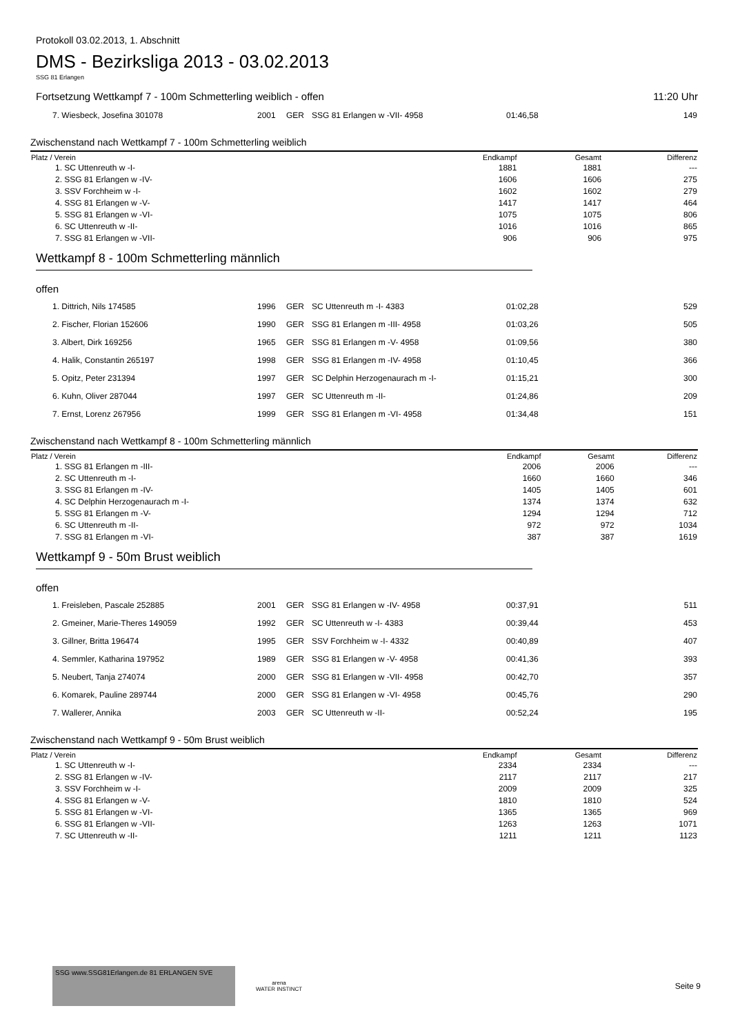Protokoll 03.02.2013, 1. Abschnitt
DMS - Bezirksliga 2013 - 03.02.2013
SSG 81 Erlangen
Fortsetzung Wettkampf 7 - 100m Schmetterling weiblich - offen 11:20 Uhr
| 7. Wiesbeck, Josefina 301078 | 2001 | GER | SSG 81 Erlangen w -VII- 4958 | 01:46,58 | 149 |
Zwischenstand nach Wettkampf 7 - 100m Schmetterling weiblich
| Platz / Verein | Endkampf | Gesamt | Differenz |
| --- | --- | --- | --- |
| 1. SC Uttenreuth w -I- | 1881 | 1881 | --- |
| 2. SSG 81 Erlangen w -IV- | 1606 | 1606 | 275 |
| 3. SSV Forchheim w -I- | 1602 | 1602 | 279 |
| 4. SSG 81 Erlangen w -V- | 1417 | 1417 | 464 |
| 5. SSG 81 Erlangen w -VI- | 1075 | 1075 | 806 |
| 6. SC Uttenreuth w -II- | 1016 | 1016 | 865 |
| 7. SSG 81 Erlangen w -VII- | 906 | 906 | 975 |
Wettkampf 8 - 100m Schmetterling männlich
offen
| 1. Dittrich, Nils 174585 | 1996 | GER | SC Uttenreuth m -I- 4383 | 01:02,28 | 529 |
| 2. Fischer, Florian 152606 | 1990 | GER | SSG 81 Erlangen m -III- 4958 | 01:03,26 | 505 |
| 3. Albert, Dirk 169256 | 1965 | GER | SSG 81 Erlangen m -V- 4958 | 01:09,56 | 380 |
| 4. Halik, Constantin 265197 | 1998 | GER | SSG 81 Erlangen m -IV- 4958 | 01:10,45 | 366 |
| 5. Opitz, Peter 231394 | 1997 | GER | SC Delphin Herzogenaurach m -I- | 01:15,21 | 300 |
| 6. Kuhn, Oliver 287044 | 1997 | GER | SC Uttenreuth m -II- | 01:24,86 | 209 |
| 7. Ernst, Lorenz 267956 | 1999 | GER | SSG 81 Erlangen m -VI- 4958 | 01:34,48 | 151 |
Zwischenstand nach Wettkampf 8 - 100m Schmetterling männlich
| Platz / Verein | Endkampf | Gesamt | Differenz |
| --- | --- | --- | --- |
| 1. SSG 81 Erlangen m -III- | 2006 | 2006 | --- |
| 2. SC Uttenreuth m -I- | 1660 | 1660 | 346 |
| 3. SSG 81 Erlangen m -IV- | 1405 | 1405 | 601 |
| 4. SC Delphin Herzogenaurach m -I- | 1374 | 1374 | 632 |
| 5. SSG 81 Erlangen m -V- | 1294 | 1294 | 712 |
| 6. SC Uttenreuth m -II- | 972 | 972 | 1034 |
| 7. SSG 81 Erlangen m -VI- | 387 | 387 | 1619 |
Wettkampf 9 - 50m Brust weiblich
offen
| 1. Freisleben, Pascale 252885 | 2001 | GER | SSG 81 Erlangen w -IV- 4958 | 00:37,91 | 511 |
| 2. Gmeiner, Marie-Theres 149059 | 1992 | GER | SC Uttenreuth w -I- 4383 | 00:39,44 | 453 |
| 3. Gillner, Britta 196474 | 1995 | GER | SSV Forchheim w -I- 4332 | 00:40,89 | 407 |
| 4. Semmler, Katharina 197952 | 1989 | GER | SSG 81 Erlangen w -V- 4958 | 00:41,36 | 393 |
| 5. Neubert, Tanja 274074 | 2000 | GER | SSG 81 Erlangen w -VII- 4958 | 00:42,70 | 357 |
| 6. Komarek, Pauline 289744 | 2000 | GER | SSG 81 Erlangen w -VI- 4958 | 00:45,76 | 290 |
| 7. Wallerer, Annika | 2003 | GER | SC Uttenreuth w -II- | 00:52,24 | 195 |
Zwischenstand nach Wettkampf 9 - 50m Brust weiblich
| Platz / Verein | Endkampf | Gesamt | Differenz |
| --- | --- | --- | --- |
| 1. SC Uttenreuth w -I- | 2334 | 2334 | --- |
| 2. SSG 81 Erlangen w -IV- | 2117 | 2117 | 217 |
| 3. SSV Forchheim w -I- | 2009 | 2009 | 325 |
| 4. SSG 81 Erlangen w -V- | 1810 | 1810 | 524 |
| 5. SSG 81 Erlangen w -VI- | 1365 | 1365 | 969 |
| 6. SSG 81 Erlangen w -VII- | 1263 | 1263 | 1071 |
| 7. SC Uttenreuth w -II- | 1211 | 1211 | 1123 |
SSG www.SSG81Erlangen.de 81 ERLANGEN SVE
arena
WATER INSTINCT
Seite 9